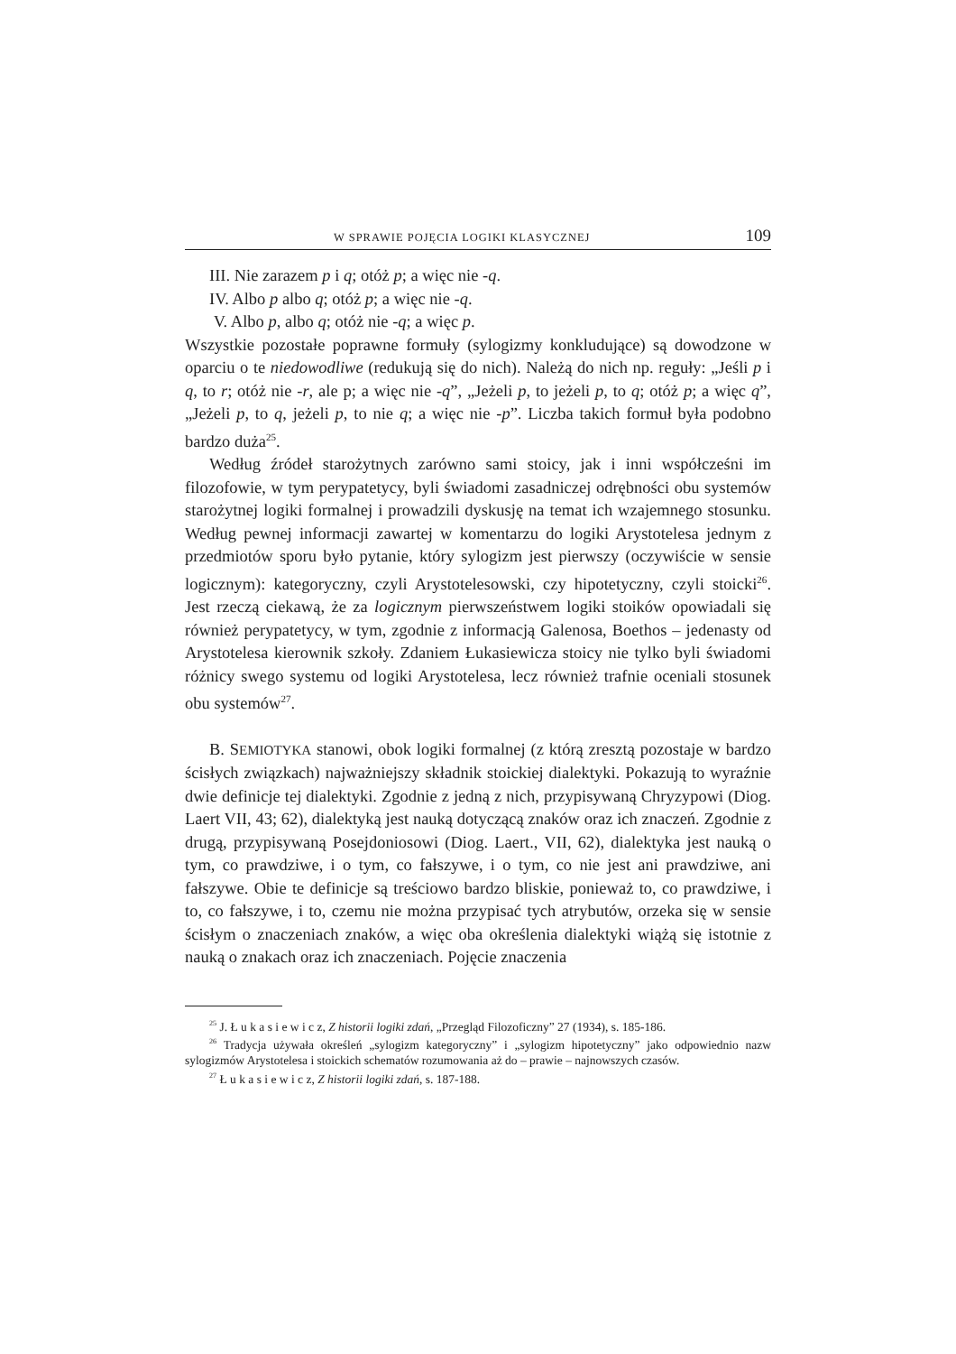W SPRAWIE POJĘCIA LOGIKI KLASYCZNEJ 109
III. Nie zarazem p i q; otóż p; a więc nie -q.
IV. Albo p albo q; otóż p; a więc nie -q.
V. Albo p, albo q; otóż nie -q; a więc p.
Wszystkie pozostałe poprawne formuły (sylogizmy konkludujące) są dowodzone w oparciu o te niedowodliwe (redukują się do nich). Należą do nich np. reguły: „Jeśli p i q, to r; otóż nie -r, ale p; a więc nie -q”, „Jeżeli p, to jeżeli p, to q; otóż p; a więc q”, „Jeżeli p, to q, jeżeli p, to nie q; a więc nie -p”. Liczba takich formuł była podobno bardzo duża<sup>25</sup>.
Według źródeł starożytnych zarówno sami stoicy, jak i inni współcześni im filozofowie, w tym perypatetycy, byli świadomi zasadniczej odrębności obu systemów starożytnej logiki formalnej i prowadzili dyskusję na temat ich wzajemnego stosunku. Według pewnej informacji zawartej w komentarzu do logiki Arystotelesa jednym z przedmiotów sporu było pytanie, który sylogizm jest pierwszy (oczywiście w sensie logicznym): kategoryczny, czyli Arystotelesowski, czy hipotetyczny, czyli stoicki<sup>26</sup>. Jest rzeczą ciekawą, że za logicznym pierwszeństwem logiki stoików opowiadali się również perypatetycy, w tym, zgodnie z informacją Galenosa, Boethos – jedenasty od Arystotelesa kierownik szkoły. Zdaniem Łukasiewicza stoicy nie tylko byli świadomi różnicy swego systemu od logiki Arystotelesa, lecz również trafnie oceniali stosunek obu systemów<sup>27</sup>.
B. SEMIOTYKA stanowi, obok logiki formalnej (z którą zresztą pozostaje w bardzo ścisłych związkach) najważniejszy składnik stoickiej dialektyki. Pokazują to wyraźnie dwie definicje tej dialektyki. Zgodnie z jedną z nich, przypisywaną Chryzypowi (Diog. Laert VII, 43; 62), dialektyką jest nauką dotyczącą znaków oraz ich znaczeń. Zgodnie z drugą, przypisywaną Posejdoniosowi (Diog. Laert., VII, 62), dialektyka jest nauką o tym, co prawdziwe, i o tym, co fałszywe, i o tym, co nie jest ani prawdziwe, ani fałszywe. Obie te definicje są treściowo bardzo bliskie, ponieważ to, co prawdziwe, i to, co fałszywe, i to, czemu nie można przypisać tych atrybutów, orzeka się w sensie ścisłym o znaczeniach znaków, a więc oba określenia dialektyki wiążą się istotnie z nauką o znakach oraz ich znaczeniach. Pojęcie znaczenia
<sup>25</sup> J. Ł u k a s i e w i c z, Z historii logiki zdań, „Przegląd Filozoficzny” 27 (1934), s. 185-186.
<sup>26</sup> Tradycja używała określeń „sylogizm kategoryczny” i „sylogizm hipotetyczny” jako odpowiednio nazw sylogizmów Arystotelesa i stoickich schematów rozumowania aż do – prawie – najnowszych czasów.
<sup>27</sup> Ł u k a s i e w i c z, Z historii logiki zdań, s. 187-188.